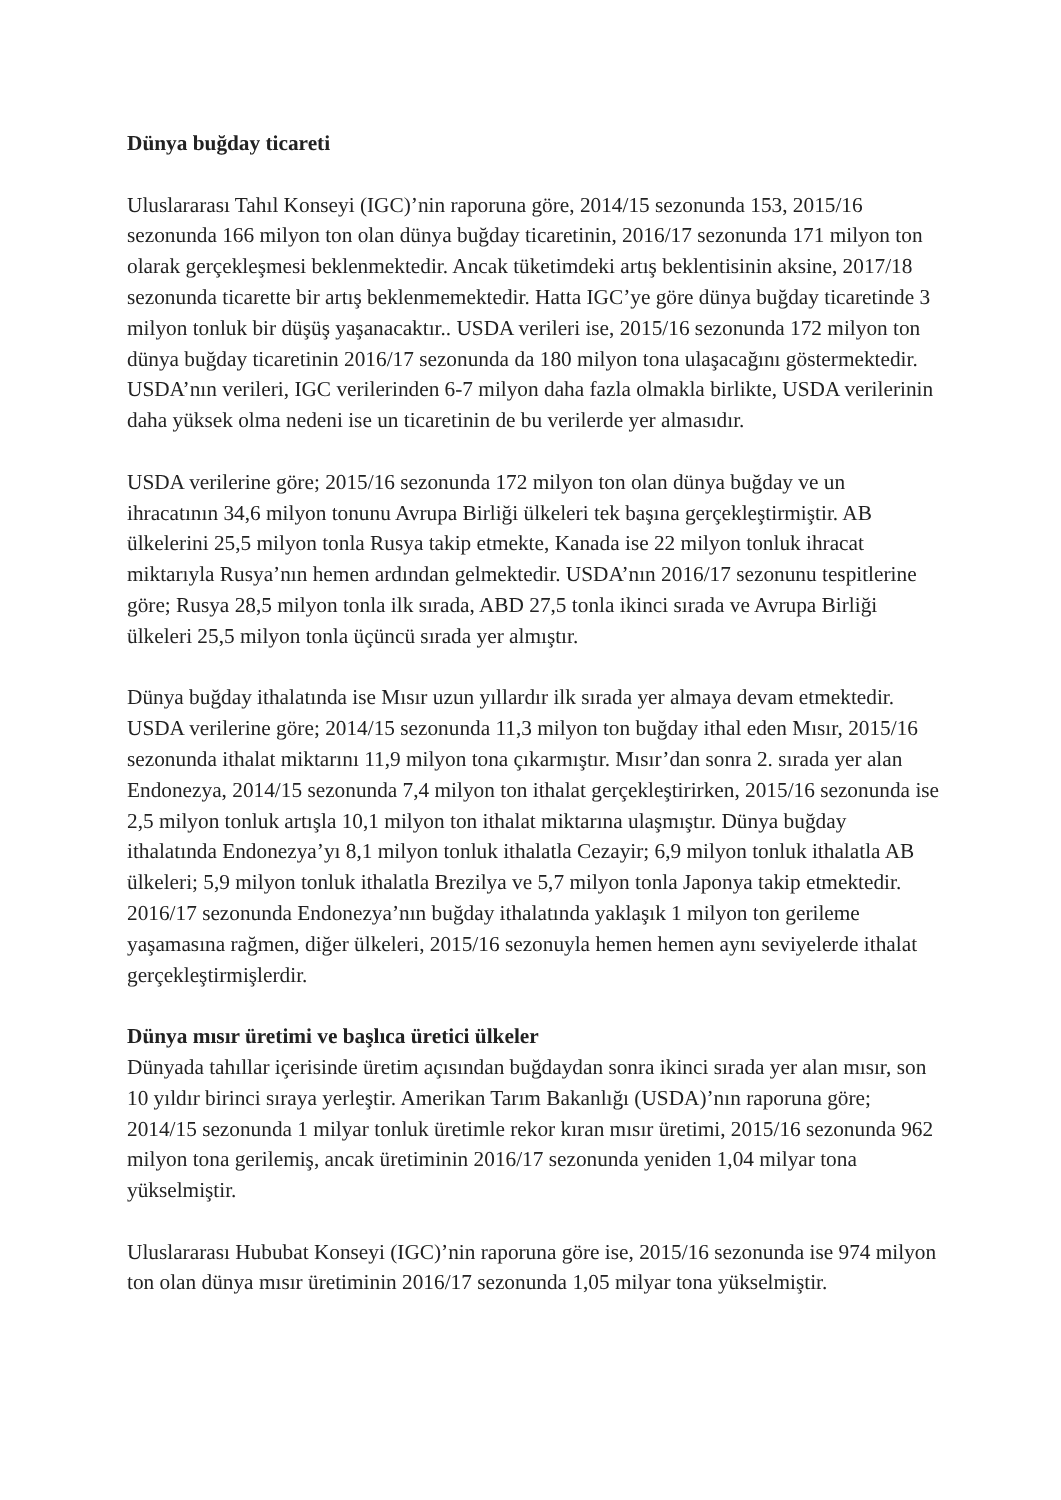Dünya buğday ticareti
Uluslararası Tahıl Konseyi (IGC)’nin raporuna göre, 2014/15 sezonunda 153, 2015/16 sezonunda 166 milyon ton olan dünya buğday ticaretinin, 2016/17 sezonunda 171 milyon ton olarak gerçekleşmesi beklenmektedir. Ancak tüketimdeki artış beklentisinin aksine, 2017/18 sezonunda ticarette bir artış beklenmemektedir. Hatta IGC’ye göre dünya buğday ticaretinde 3 milyon tonluk bir düşüş yaşanacaktır.. USDA verileri ise, 2015/16 sezonunda 172 milyon ton dünya buğday ticaretinin 2016/17 sezonunda da 180 milyon tona ulaşacağını göstermektedir. USDA’nın verileri, IGC verilerinden 6-7 milyon daha fazla olmakla birlikte, USDA verilerinin daha yüksek olma nedeni ise un ticaretinin de bu verilerde yer almasıdır.
USDA verilerine göre; 2015/16 sezonunda 172 milyon ton olan dünya buğday ve un ihracatının 34,6 milyon tonunu Avrupa Birliği ülkeleri tek başına gerçekleştirmiştir. AB ülkelerini 25,5 milyon tonla Rusya takip etmekte, Kanada ise 22 milyon tonluk ihracat miktarıyla Rusya’nın hemen ardından gelmektedir. USDA’nın 2016/17 sezonunu tespitlerine göre; Rusya 28,5 milyon tonla ilk sırada, ABD 27,5 tonla ikinci sırada ve Avrupa Birliği ülkeleri 25,5 milyon tonla üçüncü sırada yer almıştır.
Dünya buğday ithalatında ise Mısır uzun yıllardır ilk sırada yer almaya devam etmektedir. USDA verilerine göre; 2014/15 sezonunda 11,3 milyon ton buğday ithal eden Mısır, 2015/16 sezonunda ithalat miktarını 11,9 milyon tona çıkarmıştır. Mısır’dan sonra 2. sırada yer alan Endonezya, 2014/15 sezonunda 7,4 milyon ton ithalat gerçekleştirirken, 2015/16 sezonunda ise 2,5 milyon tonluk artışla 10,1 milyon ton ithalat miktarına ulaşmıştır. Dünya buğday ithalatında Endonezya’yı 8,1 milyon tonluk ithalatla Cezayir; 6,9 milyon tonluk ithalatla AB ülkeleri; 5,9 milyon tonluk ithalatla Brezilya ve 5,7 milyon tonla Japonya takip etmektedir. 2016/17 sezonunda Endonezya’nın buğday ithalatında yaklaşık 1 milyon ton gerileme yaşamasına rağmen, diğer ülkeleri, 2015/16 sezonuyla hemen hemen aynı seviyelerde ithalat gerçekleştirmişlerdir.
Dünya mısır üretimi ve başlıca üretici ülkeler
Dünyada tahıllar içerisinde üretim açısından buğdaydan sonra ikinci sırada yer alan mısır, son 10 yıldır birinci sıraya yerleştir. Amerikan Tarım Bakanlığı (USDA)’nın raporuna göre; 2014/15 sezonunda 1 milyar tonluk üretimle rekor kıran mısır üretimi, 2015/16 sezonunda 962 milyon tona gerilemiş, ancak üretiminin 2016/17 sezonunda yeniden 1,04 milyar tona yükselmiştir.
Uluslararası Hububat Konseyi (IGC)’nin raporuna göre ise, 2015/16 sezonunda ise 974 milyon ton olan dünya mısır üretiminin 2016/17 sezonunda 1,05 milyar tona yükselmiştir.